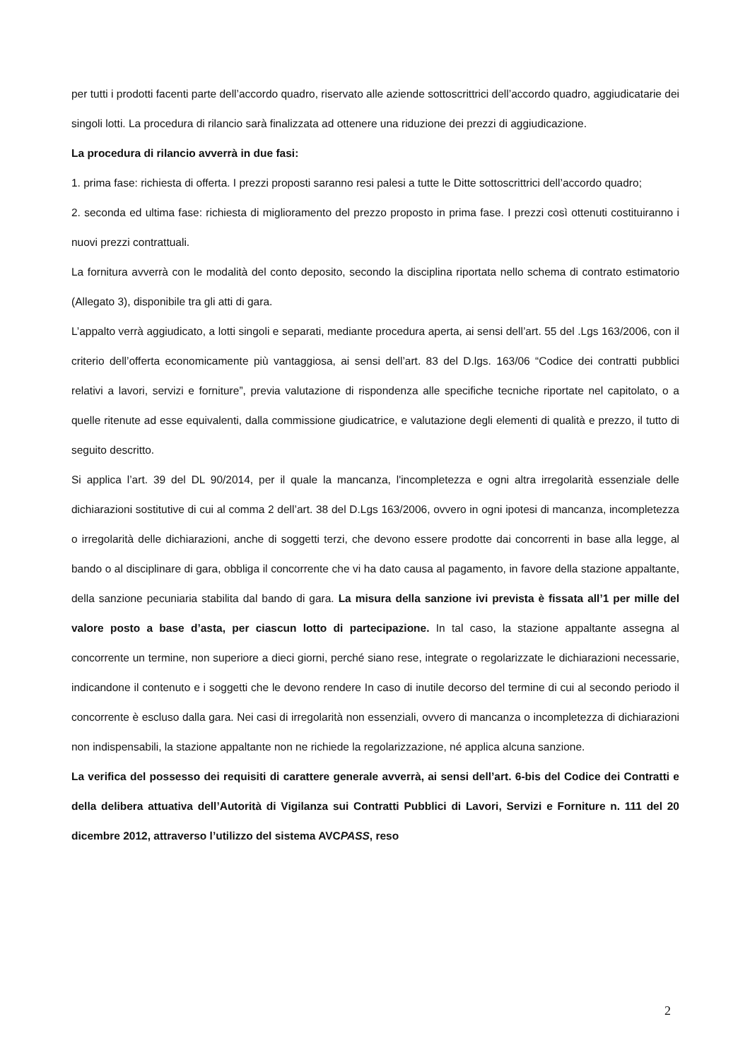per tutti i prodotti facenti parte dell’accordo quadro, riservato alle aziende sottoscrittrici dell’accordo quadro, aggiudicatarie dei singoli lotti. La procedura di rilancio sarà finalizzata ad ottenere una riduzione dei prezzi di aggiudicazione.
La procedura di rilancio avverrà in due fasi:
1. prima fase: richiesta di offerta. I prezzi proposti saranno resi palesi a tutte le Ditte sottoscrittrici dell’accordo quadro;
2. seconda ed ultima fase: richiesta di miglioramento del prezzo proposto in prima fase. I prezzi così ottenuti costituiranno i nuovi prezzi contrattuali.
La fornitura avverrà con le modalità del conto deposito, secondo la disciplina riportata nello schema di contrato estimatorio (Allegato 3), disponibile tra gli atti di gara.
L’appalto verrà aggiudicato, a lotti singoli e separati, mediante procedura aperta, ai sensi dell’art. 55 del .Lgs 163/2006, con il criterio dell’offerta economicamente più vantaggiosa, ai sensi dell’art. 83 del D.lgs. 163/06 “Codice dei contratti pubblici relativi a lavori, servizi e forniture”, previa valutazione di rispondenza alle specifiche tecniche riportate nel capitolato, o a quelle ritenute ad esse equivalenti, dalla commissione giudicatrice, e valutazione degli elementi di qualità e prezzo, il tutto di seguito descritto.
Si applica l’art. 39 del DL 90/2014, per il quale la mancanza, l'incompletezza e ogni altra irregolarità essenziale delle dichiarazioni sostitutive di cui al comma 2 dell’art. 38 del D.Lgs 163/2006, ovvero in ogni ipotesi di mancanza, incompletezza o irregolarità delle dichiarazioni, anche di soggetti terzi, che devono essere prodotte dai concorrenti in base alla legge, al bando o al disciplinare di gara, obbliga il concorrente che vi ha dato causa al pagamento, in favore della stazione appaltante, della sanzione pecuniaria stabilita dal bando di gara. La misura della sanzione ivi prevista è fissata all’1 per mille del valore posto a base d’asta, per ciascun lotto di partecipazione. In tal caso, la stazione appaltante assegna al concorrente un termine, non superiore a dieci giorni, perché siano rese, integrate o regolarizzate le dichiarazioni necessarie, indicandone il contenuto e i soggetti che le devono rendere In caso di inutile decorso del termine di cui al secondo periodo il concorrente è escluso dalla gara. Nei casi di irregolarità non essenziali, ovvero di mancanza o incompletezza di dichiarazioni non indispensabili, la stazione appaltante non ne richiede la regolarizzazione, né applica alcuna sanzione.
La verifica del possesso dei requisiti di carattere generale avverrà, ai sensi dell’art. 6-bis del Codice dei Contratti e della delibera attuativa dell’Autorità di Vigilanza sui Contratti Pubblici di Lavori, Servizi e Forniture n. 111 del 20 dicembre 2012, attraverso l’utilizzo del sistema AVCPASS, reso
2